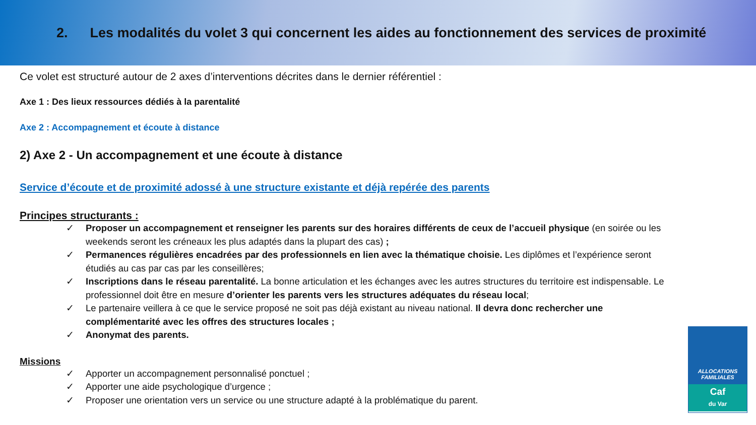2. Les modalités du volet 3 qui concernent les aides au fonctionnement des services de proximité
Ce volet est structuré autour de 2 axes d’interventions décrites dans le dernier référentiel :
Axe 1 : Des lieux ressources dédiés à la parentalité
Axe 2 : Accompagnement et écoute à distance
2) Axe 2 - Un accompagnement et une écoute à distance
Service d’écoute et de proximité adossé à une structure existante et déjà repérée des parents
Principes structurants :
✓ Proposer un accompagnement et renseigner les parents sur des horaires différents de ceux de l’accueil physique (en soirée ou les weekends seront les créneaux les plus adaptés dans la plupart des cas) ;
✓ Permanences régulières encadrées par des professionnels en lien avec la thématique choisie. Les diplômes et l’expérience seront étudiés au cas par cas par les conseillères;
✓ Inscriptions dans le réseau parentalité. La bonne articulation et les échanges avec les autres structures du territoire est indispensable. Le professionnel doit être en mesure d’orienter les parents vers les structures adéquates du réseau local;
✓ Le partenaire veillera à ce que le service proposé ne soit pas déjà existant au niveau national. Il devra donc rechercher une complémentarité avec les offres des structures locales ;
✓ Anonymat des parents.
Missions
✓ Apporter un accompagnement personnalisé ponctuel ;
✓ Apporter une aide psychologique d’urgence ;
✓ Proposer une orientation vers un service ou une structure adapté à la problématique du parent.
ALLOCATIONS
FAMILIALES
Caf
du Var